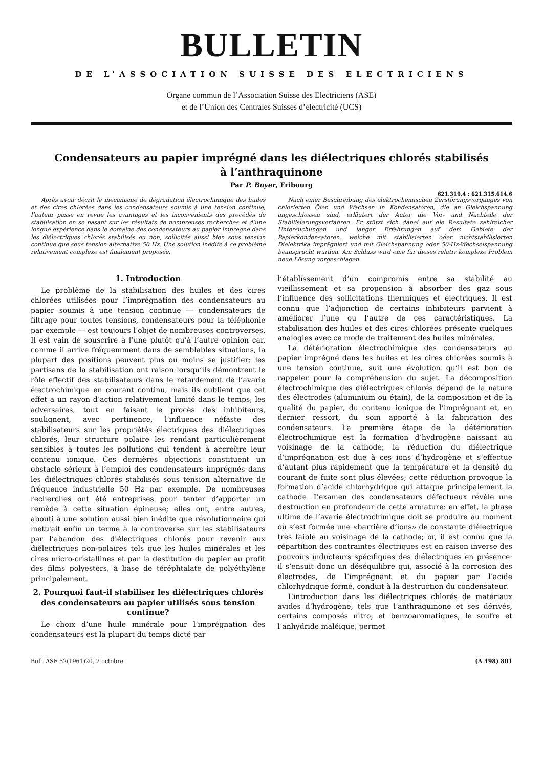BULLETIN
DE L’ASSOCIATION SUISSE DES ELECTRICIENS
Organe commun de l’Association Suisse des Electriciens (ASE)
et de l’Union des Centrales Suisses d’électricité (UCS)
Condensateurs au papier imprégné dans les diélectriques chlorés stabilisés
à l’anthraquinone
Par P. Boyer, Fribourg
621.319.4 : 621.315.614.6
Après avoir décrit le mécanisme de dégradation électrochimique des huiles et des cires chlorées dans les condensateurs soumis à une tension continue, l’auteur passe en revue les avantages et les inconvénients des procédés de stabilisation en se basant sur les résultats de nombreuses recherches et d’une longue expérience dans le domaine des condensateurs au papier imprégné dans les diélectriques chlorés stabilisés ou non, sollicités aussi bien sous tension continue que sous tension alternative 50 Hz. Une solution inédite à ce problème relativement complexe est finalement proposée.
Nach einer Beschreibung des elektrochemischen Zerstörungsvorganges von chlorierten Ölen und Wachsen in Kondensatoren, die an Gleichspannung angeschlossen sind, erläutert der Autor die Vor- und Nachteile der Stabilisierungsverfahren. Er stützt sich dabei auf die Resultate zahlreicher Untersuchungen und langer Erfahrungen auf dem Gebiete der Papierkondensatoren, welche mit stabilisierten oder nichtstabilisierten Dielektrika imprägniert und mit Gleichspannung oder 50-Hz-Wechselspannung beansprucht wurden. Am Schluss wird eine für dieses relativ komplexe Problem neue Lösung vorgeschlagen.
1. Introduction
Le problème de la stabilisation des huiles et des cires chlorées utilisées pour l’imprégnation des condensateurs au papier soumis à une tension continue — condensateurs de filtrage pour toutes tensions, condensateurs pour la téléphonie par exemple — est toujours l’objet de nombreuses controverses. Il est vain de souscrire à l’une plutôt qu’à l’autre opinion car, comme il arrive fréquemment dans de semblables situations, la plupart des positions peuvent plus ou moins se justifier: les partisans de la stabilisation ont raison lorsqu’ils démontrent le rôle effectif des stabilisateurs dans le retardement de l’avarie électrochimique en courant continu, mais ils oublient que cet effet a un rayon d’action relativement limité dans le temps; les adversaires, tout en faisant le procès des inhibiteurs, soulignent, avec pertinence, l’influence néfaste des stabilisateurs sur les propriétés électriques des diélectriques chlorés, leur structure polaire les rendant particulièrement sensibles à toutes les pollutions qui tendent à accroître leur contenu ionique. Ces dernières objections constituent un obstacle sérieux à l’emploi des condensateurs imprégnés dans les diélectriques chlorés stabilisés sous tension alternative de fréquence industrielle 50 Hz par exemple. De nombreuses recherches ont été entreprises pour tenter d’apporter un remède à cette situation épineuse; elles ont, entre autres, abouti à une solution aussi bien inédite que révolutionnaire qui mettrait enfin un terme à la controverse sur les stabilisateurs par l’abandon des diélectriques chlorés pour revenir aux diélectriques non-polaires tels que les huiles minérales et les cires micro-cristallines et par la destitution du papier au profit des films polyesters, à base de téréphtalate de polyéthylène principalement.
2. Pourquoi faut-il stabiliser les diélectriques chlorés des condensateurs au papier utilisés sous tension continue?
Le choix d’une huile minérale pour l’imprégnation des condensateurs est la plupart du temps dicté par
l’établissement d’un compromis entre sa stabilité au vieillissement et sa propension à absorber des gaz sous l’influence des sollicitations thermiques et électriques. Il est connu que l’adjonction de certains inhibiteurs parvient à améliorer l’une ou l’autre de ces caractéristiques. La stabilisation des huiles et des cires chlorées présente quelques analogies avec ce mode de traitement des huiles minérales.
La détérioration électrochimique des condensateurs au papier imprégné dans les huiles et les cires chlorées soumis à une tension continue, suit une évolution qu’il est bon de rappeler pour la compréhension du sujet. La décomposition électrochimique des diélectriques chlorés dépend de la nature des électrodes (aluminium ou étain), de la composition et de la qualité du papier, du contenu ionique de l’imprégnant et, en dernier ressort, du soin apporté à la fabrication des condensateurs. La première étape de la détérioration électrochimique est la formation d’hydrogène naissant au voisinage de la cathode; la réduction du diélectrique d’imprégnation est due à ces ions d’hydrogène et s’effectue d’autant plus rapidement que la température et la densité du courant de fuite sont plus élevées; cette réduction provoque la formation d’acide chlorhydrique qui attaque principalement la cathode. L’examen des condensateurs défectueux révèle une destruction en profondeur de cette armature: en effet, la phase ultime de l’avarie électrochimique doit se produire au moment où s’est formée une «barrière d’ions» de constante diélectrique très faible au voisinage de la cathode; or, il est connu que la répartition des contraintes électriques est en raison inverse des pouvoirs inducteurs spécifiques des diélectriques en présence: il s’ensuit donc un déséquilibre qui, associé à la corrosion des électrodes, de l’imprégnant et du papier par l’acide chlorhydrique formé, conduit à la destruction du condensateur.
L’introduction dans les diélectriques chlorés de matériaux avides d’hydrogène, tels que l’anthraquinone et ses dérivés, certains composés nitro, et benzoaromatiques, le soufre et l’anhydride maléique, permet
Bull. ASE 52(1961)20, 7 octobre (A 498) 801